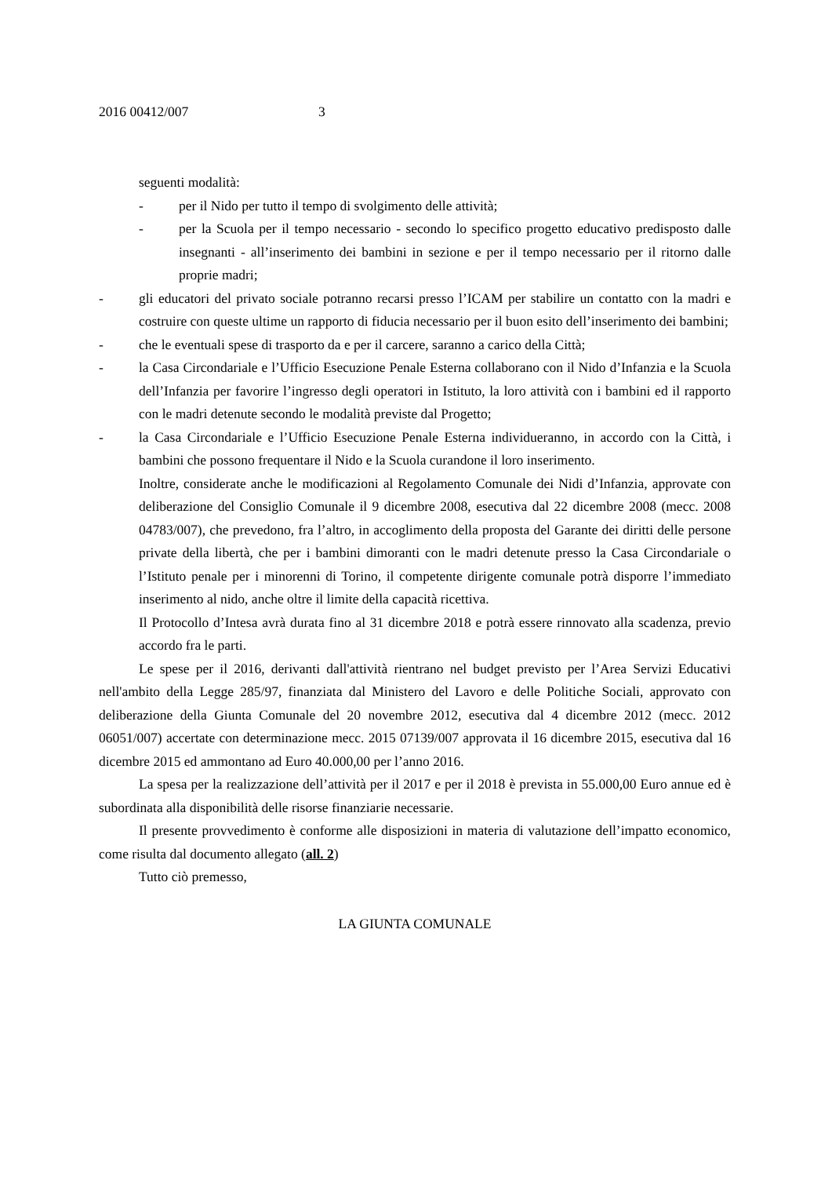2016 00412/007 3
seguenti modalità:
- per il Nido per tutto il tempo di svolgimento delle attività;
- per la Scuola per il tempo necessario - secondo lo specifico progetto educativo predisposto dalle insegnanti - all’inserimento dei bambini in sezione e per il tempo necessario per il ritorno dalle proprie madri;
- gli educatori del privato sociale potranno recarsi presso l’ICAM per stabilire un contatto con la madri e costruire con queste ultime un rapporto di fiducia necessario per il buon esito dell’inserimento dei bambini;
- che le eventuali spese di trasporto da e per il carcere, saranno a carico della Città;
- la Casa Circondariale e l’Ufficio Esecuzione Penale Esterna collaborano con il Nido d’Infanzia e la Scuola dell’Infanzia per favorire l’ingresso degli operatori in Istituto, la loro attività con i bambini ed il rapporto con le madri detenute secondo le modalità previste dal Progetto;
- la Casa Circondariale e l’Ufficio Esecuzione Penale Esterna individueranno, in accordo con la Città, i bambini che possono frequentare il Nido e la Scuola curandone il loro inserimento.
Inoltre, considerate anche le modificazioni al Regolamento Comunale dei Nidi d’Infanzia, approvate con deliberazione del Consiglio Comunale il 9 dicembre 2008, esecutiva dal 22 dicembre 2008 (mecc. 2008 04783/007), che prevedono, fra l’altro, in accoglimento della proposta del Garante dei diritti delle persone private della libertà, che per i bambini dimoranti con le madri detenute presso la Casa Circondariale o l’Istituto penale per i minorenni di Torino, il competente dirigente comunale potrà disporre l’immediato inserimento al nido, anche oltre il limite della capacità ricettiva.
Il Protocollo d’Intesa avrà durata fino al 31 dicembre 2018 e potrà essere rinnovato alla scadenza, previo accordo fra le parti.
Le spese per il 2016, derivanti dall'attività rientrano nel budget previsto per l’Area Servizi Educativi nell'ambito della Legge 285/97, finanziata dal Ministero del Lavoro e delle Politiche Sociali, approvato con deliberazione della Giunta Comunale del 20 novembre 2012, esecutiva dal 4 dicembre 2012 (mecc. 2012 06051/007) accertate con determinazione mecc. 2015 07139/007 approvata il 16 dicembre 2015, esecutiva dal 16 dicembre 2015 ed ammontano ad Euro 40.000,00 per l’anno 2016.
La spesa per la realizzazione dell’attività per il 2017 e per il 2018 è prevista in 55.000,00 Euro annue ed è subordinata alla disponibilità delle risorse finanziarie necessarie.
Il presente provvedimento è conforme alle disposizioni in materia di valutazione dell’impatto economico, come risulta dal documento allegato (all. 2)
Tutto ciò premesso,
LA GIUNTA COMUNALE